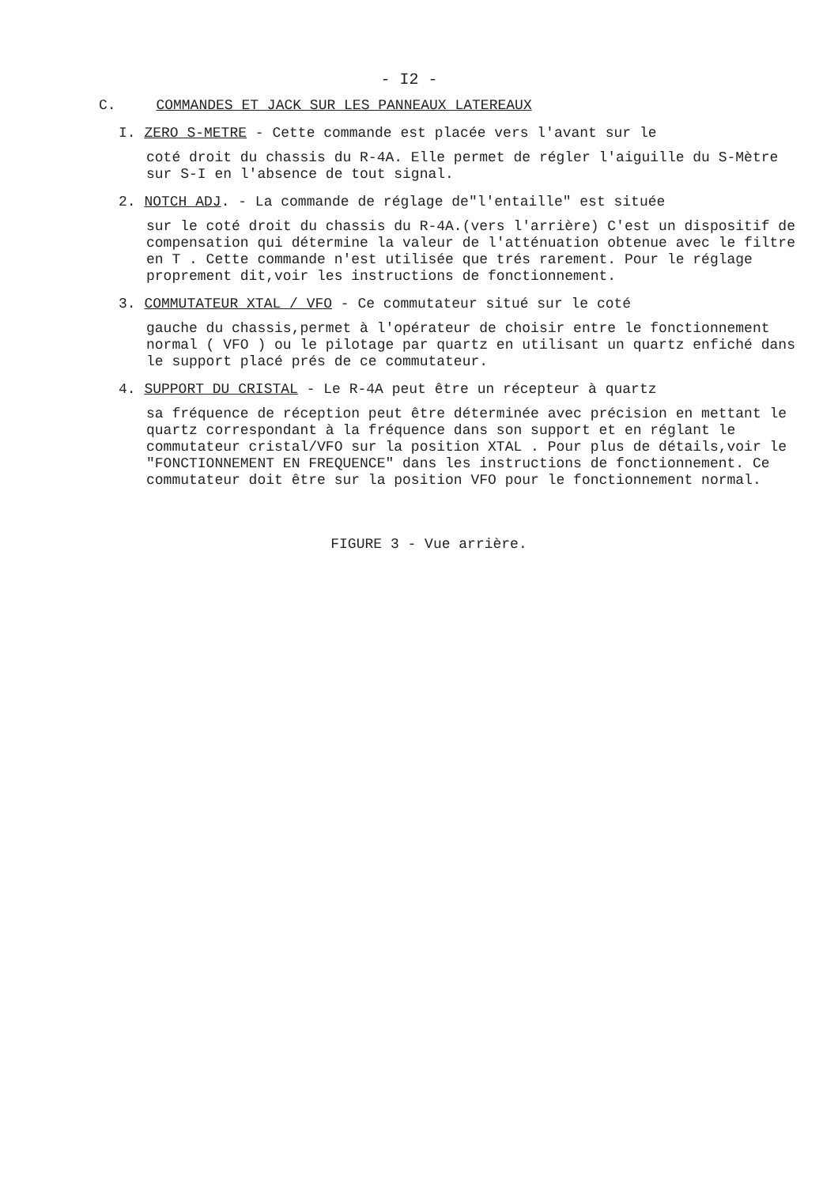- I2 -
C. COMMANDES ET JACK SUR LES PANNEAUX LATEREAUX
I. ZERO S-METRE - Cette commande est placée vers l'avant sur le
coté droit du chassis du R-4A. Elle permet de régler l'aiguille du S-Mètre sur S-I en l'absence de tout signal.
2. NOTCH ADJ. - La commande de réglage de"l'entaille" est située
sur le coté droit du chassis du R-4A.(vers l'arrière) C'est un dispositif de compensation qui détermine la valeur de l'atténuation obtenue avec le filtre en T . Cette commande n'est utilisée que trés rarement. Pour le réglage proprement dit,voir les instructions de fonctionnement.
3. COMMUTATEUR XTAL / VFO - Ce commutateur situé sur le coté
gauche du chassis,permet à l'opérateur de choisir entre le fonctionnement normal ( VFO ) ou le pilotage par quartz en utilisant un quartz enfiché dans le support placé prés de ce commutateur.
4. SUPPORT DU CRISTAL - Le R-4A peut être un récepteur à quartz
sa fréquence de réception peut être déterminée avec précision en mettant le quartz correspondant à la fréquence dans son support et en réglant le commutateur cristal/VFO sur la position XTAL . Pour plus de détails,voir le "FONCTIONNEMENT EN FREQUENCE" dans les instructions de fonctionnement. Ce commutateur doit être sur la position VFO pour le fonctionnement normal.
FIGURE 3 - Vue arrière.